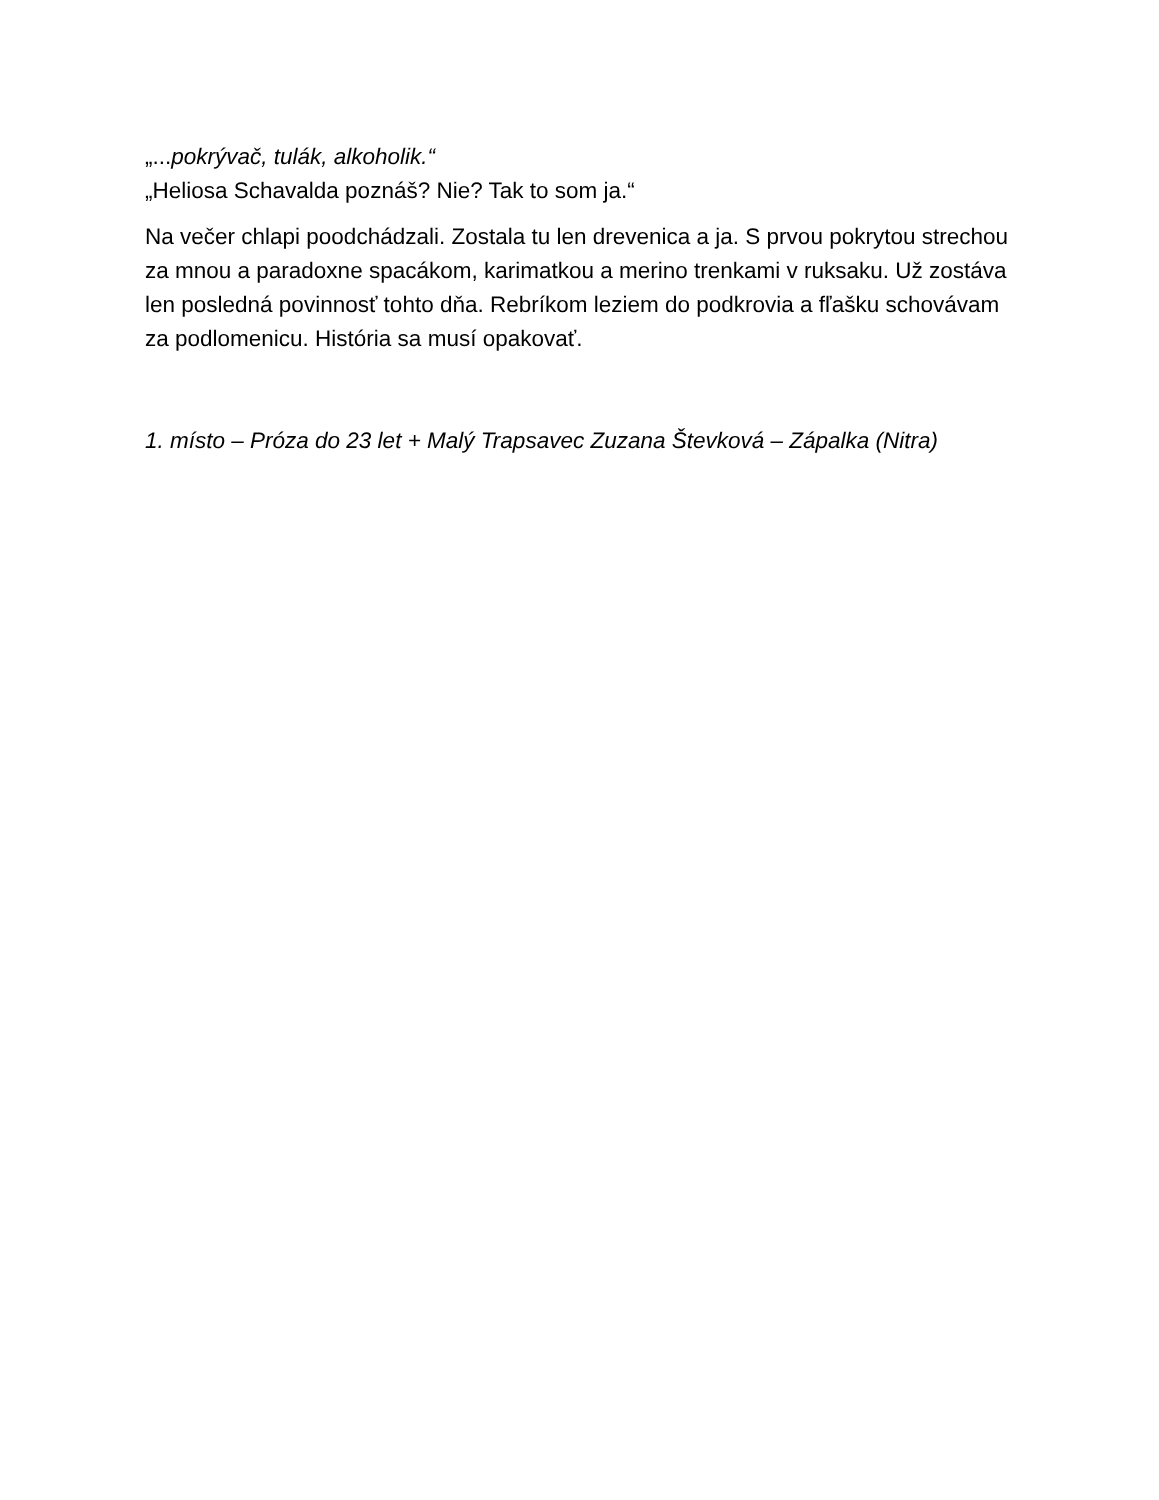„...pokrývač, tulák, alkoholik.“
„Heliosa Schavalda poznáš? Nie? Tak to som ja.“
Na večer chlapi poodchádzali. Zostala tu len drevenica a ja. S prvou pokrytou strechou za mnou a paradoxne spacákom, karimatkou a merino trenkami v ruksaku. Už zostáva len posledná povinnosť tohto dňa. Rebríkom leziem do podkrovia a fľašku schovávam za podlomenicu. História sa musí opakovať.
1. místo – Próza do 23 let + Malý Trapsavec Zuzana Števková – Zápalka (Nitra)